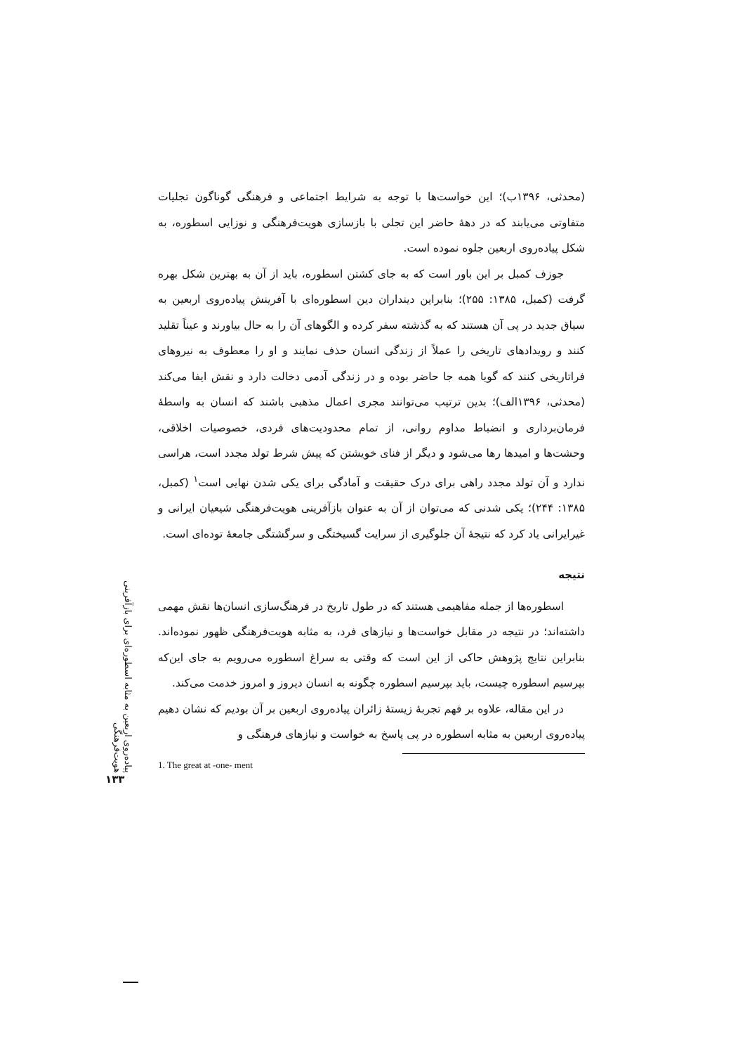پیاده‌روی اربعین به مثابه اسطوره‌ای برای بازآفرینی هویت‌فرهنگی
۱۳۳
(محدثی، ۱۳۹۶ب)؛ این خواست‌ها با توجه به شرایط اجتماعی و فرهنگی گوناگون تجلیات متفاوتی می‌یابند که در دهۀ حاضر این تجلی با بازسازی هویت‌فرهنگی و نوزایی اسطوره، به شکل پیاده‌روی اربعین جلوه نموده است.
جوزف کمبل بر این باور است که به جای کشتن اسطوره، باید از آن به بهترین شکل بهره گرفت (کمبل، ۱۳۸۵: ۲۵۵)؛ بنابراین دینداران دین اسطوره‌ای با آفرینش پیاده‌روی اربعین به سیاق جدید در پی آن هستند که به گذشته سفر کرده و الگوهای آن را به حال بیاورند و عیناً تقلید کنند و رویدادهای تاریخی را عملاً از زندگی انسان حذف نمایند و او را معطوف به نیروهای فراتاریخی کنند که گویا همه جا حاضر بوده و در زندگی آدمی دخالت دارد و نقش ایفا می‌کند (محدثی، ۱۳۹۶الف)؛ بدین ترتیب می‌توانند مجری اعمال مذهبی باشند که انسان به واسطۀ فرمان‌برداری و انضباط مداوم روانی، از تمام محدودیت‌های فردی، خصوصیات اخلاقی، وحشت‌ها و امیدها رها می‌شود و دیگر از فنای خویشتن که پیش شرط تولد مجدد است، هراسی ندارد و آن تولد مجدد راهی برای درک حقیقت و آمادگی برای یکی شدن نهایی است<sup>۱</sup> (کمبل، ۱۳۸۵: ۲۴۴)؛ یکی شدنی که می‌توان از آن به عنوان بازآفرینی هویت‌فرهنگی شیعیان ایرانی و غیرایرانی یاد کرد که نتیجۀ آن جلوگیری از سرایت گسیختگی و سرگشتگی جامعۀ توده‌ای است.
نتیجه
اسطوره‌ها از جمله مفاهیمی هستند که در طول تاریخ در فرهنگ‌سازی انسان‌ها نقش مهمی داشته‌اند؛ در نتیجه در مقابل خواست‌ها و نیازهای فرد، به مثابه هویت‌فرهنگی ظهور نموده‌اند. بنابراین نتایج پژوهش حاکی از این است که وقتی به سراغ اسطوره می‌رویم به جای این‌که بپرسیم اسطوره چیست، باید بپرسیم اسطوره چگونه به انسان دیروز و امروز خدمت می‌کند.
در این مقاله، علاوه بر فهم تجربۀ زیستۀ زائران پیاده‌روی اربعین بر آن بودیم که نشان دهیم پیاده‌روی اربعین به مثابه اسطوره در پی پاسخ به خواست و نیازهای فرهنگی و
1. The great at -one- ment